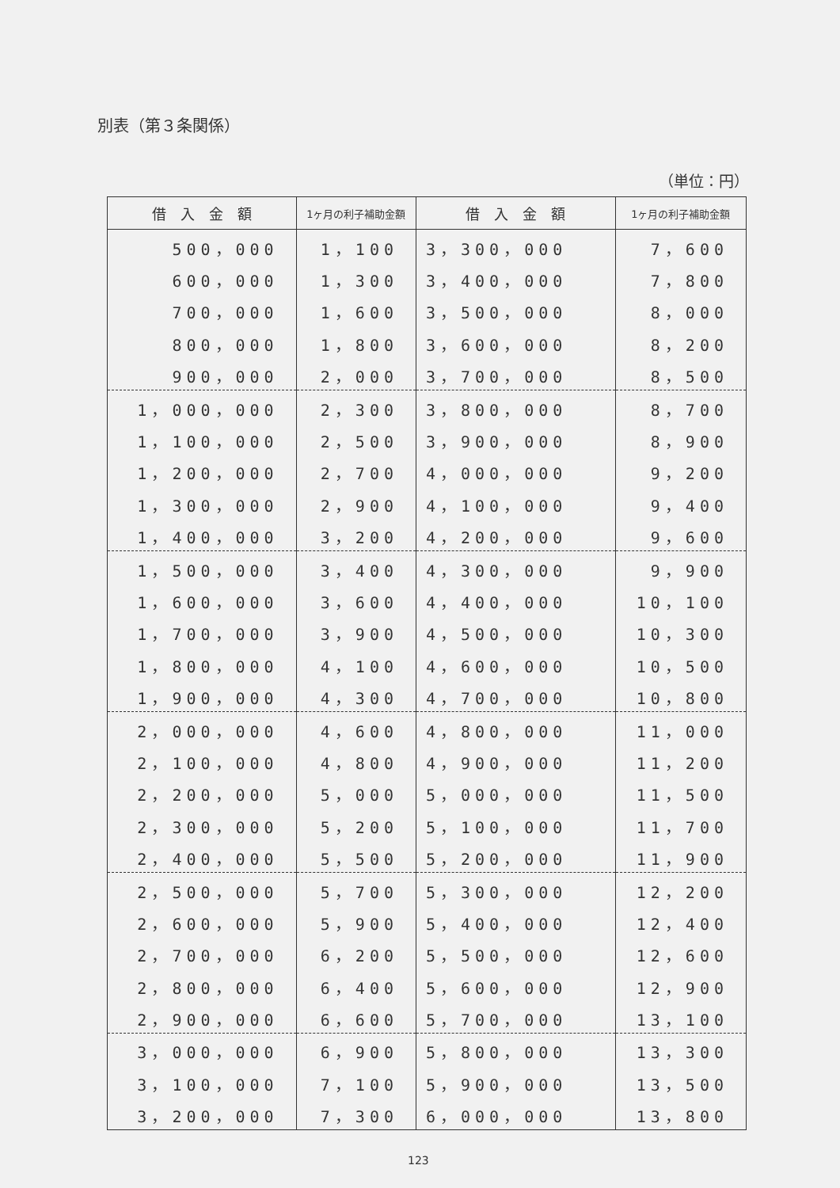別表（第３条関係）
（単位：円）
| 借 入 金 額 | 1ヶ月の利子補助金額 | 借 入 金 額 | 1ヶ月の利子補助金額 |
| --- | --- | --- | --- |
| 500，000 | 1，100 | 3，300，000 | 7，600 |
| 600，000 | 1，300 | 3，400，000 | 7，800 |
| 700，000 | 1，600 | 3，500，000 | 8，000 |
| 800，000 | 1，800 | 3，600，000 | 8，200 |
| 900，000 | 2，000 | 3，700，000 | 8，500 |
| 1，000，000 | 2，300 | 3，800，000 | 8，700 |
| 1，100，000 | 2，500 | 3，900，000 | 8，900 |
| 1，200，000 | 2，700 | 4，000，000 | 9，200 |
| 1，300，000 | 2，900 | 4，100，000 | 9，400 |
| 1，400，000 | 3，200 | 4，200，000 | 9，600 |
| 1，500，000 | 3，400 | 4，300，000 | 9，900 |
| 1，600，000 | 3，600 | 4，400，000 | 10，100 |
| 1，700，000 | 3，900 | 4，500，000 | 10，300 |
| 1，800，000 | 4，100 | 4，600，000 | 10，500 |
| 1，900，000 | 4，300 | 4，700，000 | 10，800 |
| 2，000，000 | 4，600 | 4，800，000 | 11，000 |
| 2，100，000 | 4，800 | 4，900，000 | 11，200 |
| 2，200，000 | 5，000 | 5，000，000 | 11，500 |
| 2，300，000 | 5，200 | 5，100，000 | 11，700 |
| 2，400，000 | 5，500 | 5，200，000 | 11，900 |
| 2，500，000 | 5，700 | 5，300，000 | 12，200 |
| 2，600，000 | 5，900 | 5，400，000 | 12，400 |
| 2，700，000 | 6，200 | 5，500，000 | 12，600 |
| 2，800，000 | 6，400 | 5，600，000 | 12，900 |
| 2，900，000 | 6，600 | 5，700，000 | 13，100 |
| 3，000，000 | 6，900 | 5，800，000 | 13，300 |
| 3，100，000 | 7，100 | 5，900，000 | 13，500 |
| 3，200，000 | 7，300 | 6，000，000 | 13，800 |
123